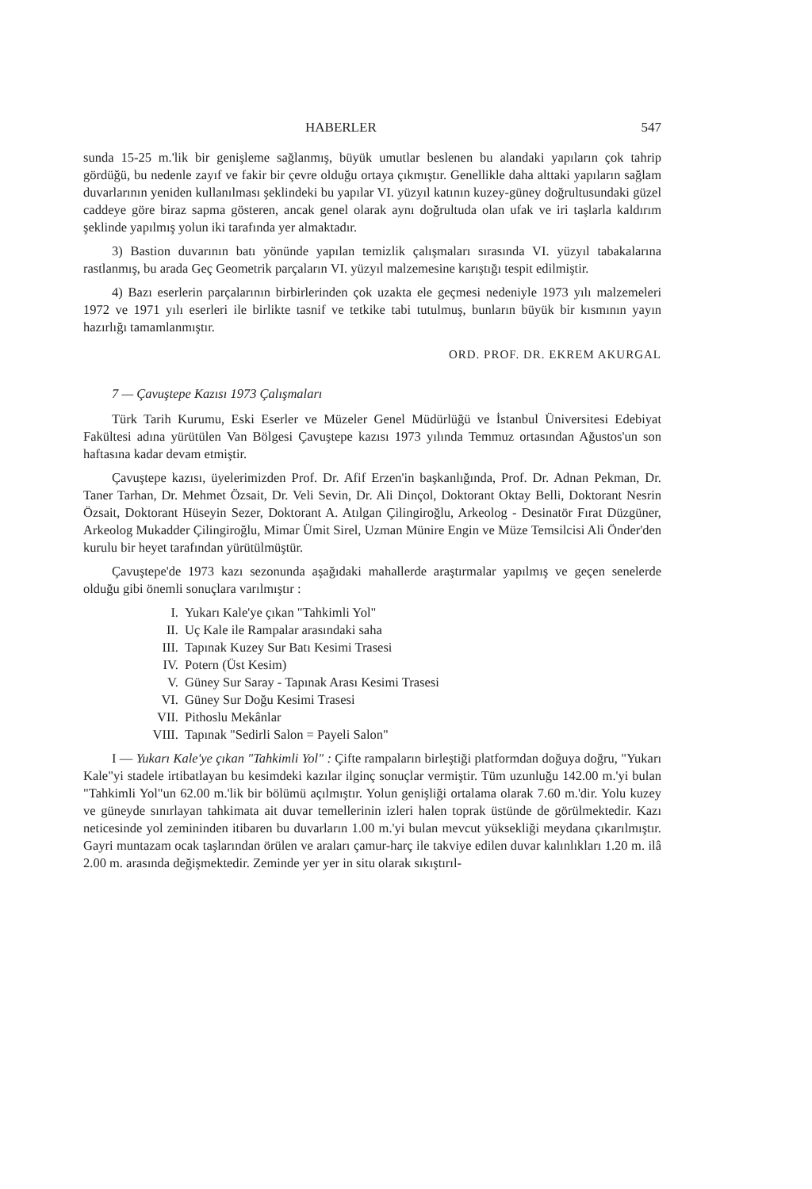HABERLER 547
sunda 15-25 m.'lik bir genişleme sağlanmış, büyük umutlar beslenen bu alandaki yapıların çok tahrip gördüğü, bu nedenle zayıf ve fakir bir çevre olduğu ortaya çıkmıştır. Genellikle daha alttaki yapıların sağlam duvarlarının yeniden kullanılması şeklindeki bu yapılar VI. yüzyıl katının kuzey-güney doğrultusundaki güzel caddeye göre biraz sapma gösteren, ancak genel olarak aynı doğrultuda olan ufak ve iri taşlarla kaldırım şeklinde yapılmış yolun iki tarafında yer almaktadır.
3) Bastion duvarının batı yönünde yapılan temizlik çalışmaları sırasında VI. yüzyıl tabakalarına rastlanmış, bu arada Geç Geometrik parçaların VI. yüzyıl malzemesine karıştığı tespit edilmiştir.
4) Bazı eserlerin parçalarının birbirlerinden çok uzakta ele geçmesi nedeniyle 1973 yılı malzemeleri 1972 ve 1971 yılı eserleri ile birlikte tasnif ve tetkike tabi tutulmuş, bunların büyük bir kısmının yayın hazırlığı tamamlanmıştır.
ORD. PROF. DR. EKREM AKURGAL
7 — Çavuştepe Kazısı 1973 Çalışmaları
Türk Tarih Kurumu, Eski Eserler ve Müzeler Genel Müdürlüğü ve İstanbul Üniversitesi Edebiyat Fakültesi adına yürütülen Van Bölgesi Çavuştepe kazısı 1973 yılında Temmuz ortasından Ağustos'un son haftasına kadar devam etmiştir.
Çavuştepe kazısı, üyelerimizden Prof. Dr. Afif Erzen'in başkanlığında, Prof. Dr. Adnan Pekman, Dr. Taner Tarhan, Dr. Mehmet Özsait, Dr. Veli Sevin, Dr. Ali Dinçol, Doktorant Oktay Belli, Doktorant Nesrin Özsait, Doktorant Hüseyin Sezer, Doktorant A. Atılgan Çilingiroğlu, Arkeolog - Desinatör Fırat Düzgüner, Arkeolog Mukadder Çilingiroğlu, Mimar Ümit Sirel, Uzman Münire Engin ve Müze Temsilcisi Ali Önder'den kurulu bir heyet tarafından yürütülmüştür.
Çavuştepe'de 1973 kazı sezonunda aşağıdaki mahallerde araştırmalar yapılmış ve geçen senelerde olduğu gibi önemli sonuçlara varılmıştır :
I. Yukarı Kale'ye çıkan "Tahkimli Yol"
II. Uç Kale ile Rampalar arasındaki saha
III. Tapınak Kuzey Sur Batı Kesimi Trasesi
IV. Potern (Üst Kesim)
V. Güney Sur Saray - Tapınak Arası Kesimi Trasesi
VI. Güney Sur Doğu Kesimi Trasesi
VII. Pithoslu Mekânlar
VIII. Tapınak "Sedirli Salon = Payeli Salon"
I — Yukarı Kale'ye çıkan "Tahkimli Yol" : Çifte rampaların birleştiği platformdan doğuya doğru, "Yukarı Kale"yi stadele irtibatlayan bu kesimdeki kazılar ilginç sonuçlar vermiştir. Tüm uzunluğu 142.00 m.'yi bulan "Tahkimli Yol"un 62.00 m.'lik bir bölümü açılmıştır. Yolun genişliği ortalama olarak 7.60 m.'dir. Yolu kuzey ve güneyde sınırlayan tahkimata ait duvar temellerinin izleri halen toprak üstünde de görülmektedir. Kazı neticesinde yol zemininden itibaren bu duvarların 1.00 m.'yi bulan mevcut yüksekliği meydana çıkarılmıştır. Gayri muntazam ocak taşlarından örülen ve araları çamur-harç ile takviye edilen duvar kalınlıkları 1.20 m. ilâ 2.00 m. arasında değişmektedir. Zeminde yer yer in situ olarak sıkıştırıl-